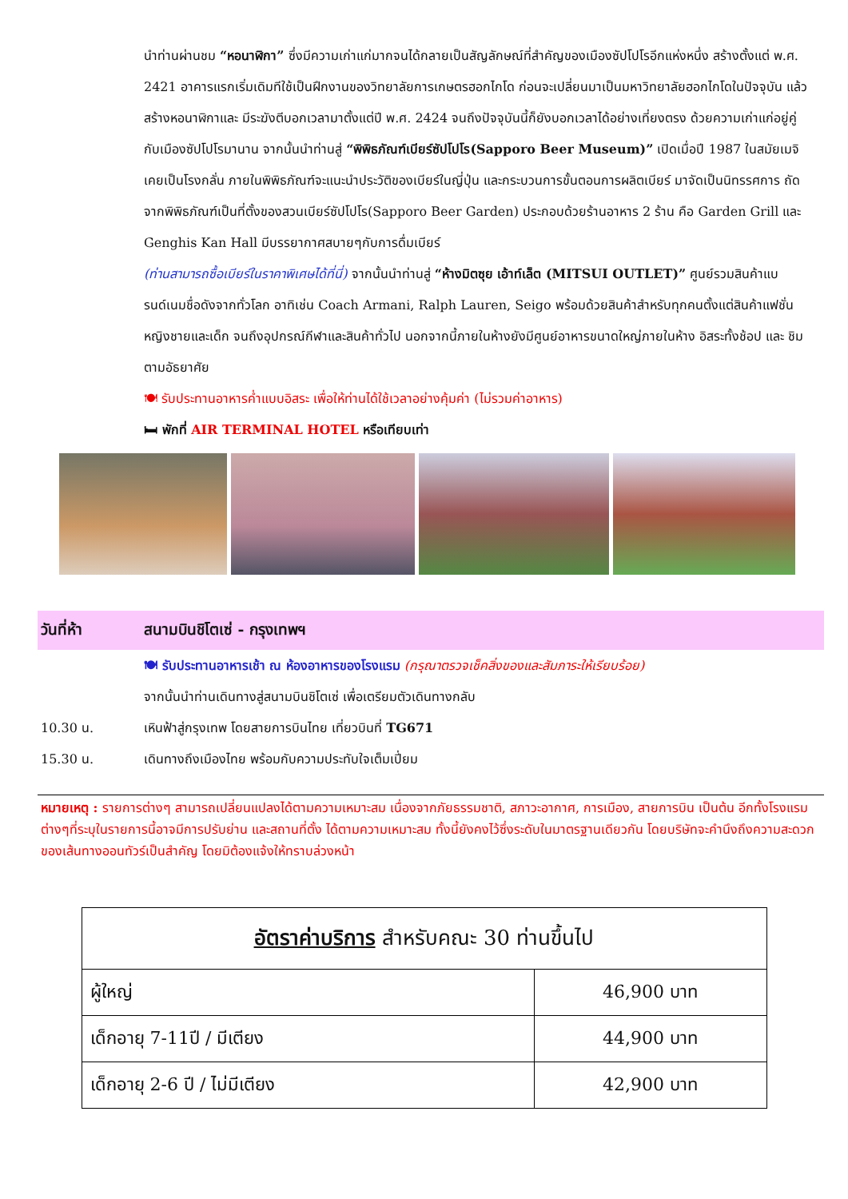นำท่านผ่านชม “หอนาฬิกา” ซึ่งมีความเก่าแก่มากจนได้กลายเป็นสัญลักษณ์ที่สำคัญของเมืองซัปโปโรอีกแห่งหนึ่ง สร้างตั้งแต่ พ.ศ. 2421 อาคารแรกเริ่มเดิมทีใช้เป็นฝึกงานของวิทยาลัยการเกษตรฮอกไกโด ก่อนจะเปลี่ยนมาเป็นมหาวิทยาลัยฮอกไกโดในปัจจุบัน แล้วสร้างหอนาฬิกาและ มีระฆังตีบอกเวลามาตั้งแต่ปี พ.ศ. 2424 จนถึงปัจจุบันนี้ก็ยังบอกเวลาได้อย่างเที่ยงตรง ด้วยความเก่าแก่อยู่คู่กับเมืองซัปโปโรมานาน จากนั้นนำท่านสู่ “พิพิธภัณฑ์เบียร์ซัปโปโร(Sapporo Beer Museum)” เปิดเมื่อปี 1987 ในสมัยเมจิเคยเป็นโรงกลั่น ภายในพิพิธภัณฑ์จะแนะนำประวัติของเบียร์ในญี่ปุ่น และกระบวนการขั้นตอนการผลิตเบียร์ มาจัดเป็นนิทรรศการ ถัดจากพิพิธภัณฑ์เป็นที่ตั้งของสวนเบียร์ซัปโปโร(Sapporo Beer Garden) ประกอบด้วยร้านอาหาร 2 ร้าน คือ Garden Grill และ Genghis Kan Hall มีบรรยากาศสบายๆกับการดื่มเบียร์
(ท่านสามารถซื้อเบียร์ในราคาพิเศษได้ที่นี่) จากนั้นนำท่านสู่ “ห้างมิตซุย เอ้าท์เล็ต (MITSUI OUTLET)” ศูนย์รวมสินค้าแบรนด์เนมชื่อดังจากทั่วโลก อาทิเช่น Coach Armani, Ralph Lauren, Seigo พร้อมด้วยสินค้าสำหรับทุกคนตั้งแต่สินค้าแฟชั่นหญิงชายและเด็ก จนถึงอุปกรณ์กีฬาและสินค้าทั่วไป นอกจากนี้ภายในห้างยังมีศูนย์อาหารขนาดใหญ่ภายในห้าง อิสระทั้งช้อป และ ชิมตามอัธยาศัย
🍽 รับประทานอาหารค่ำแบบอิสระ เพื่อให้ท่านได้ใช้เวลาอย่างคุ้มค่า (ไม่รวมค่าอาหาร)
🛏 พักที่ AIR TERMINAL HOTEL หรือเทียบเท่า
วันที่ห้า สนามบินชิโตเซ่ - กรุงเทพฯ
🍽 รับประทานอาหารเช้า ณ ห้องอาหารของโรงแรม (กรุณาตรวจเช็คสิ่งของและสัมภาระให้เรียบร้อย)
จากนั้นนำท่านเดินทางสู่สนามบินชิโตเซ่ เพื่อเตรียมตัวเดินทางกลับ
10.30 น. เหินฟ้าสู่กรุงเทพ โดยสายการบินไทย เที่ยวบินที่ TG671
15.30 น. เดินทางถึงเมืองไทย พร้อมกับความประทับใจเต็มเปี่ยม
หมายเหตุ : รายการต่างๆ สามารถเปลี่ยนแปลงได้ตามความเหมาะสม เนื่องจากภัยธรรมชาติ, สภาวะอากาศ, การเมือง, สายการบิน เป็นต้น อีกทั้งโรงแรมต่างๆที่ระบุในรายการนี้อาจมีการปรับย่าน และสถานที่ตั้ง ได้ตามความเหมาะสม ทั้งนี้ยังคงไว้ซึ่งระดับในมาตรฐานเดียวกัน โดยบริษัทจะคำนึงถึงความสะดวกของเส้นทางออนทัวร์เป็นสำคัญ โดยมิต้องแจ้งให้ทราบล่วงหน้า
| อัตราค่าบริการ สำหรับคณะ 30 ท่านขึ้นไป | |
| --- | --- |
| ผู้ใหญ่ | 46,900 บาท |
| เด็กอายุ 7-11ปี / มีเตียง | 44,900 บาท |
| เด็กอายุ 2-6 ปี / ไม่มีเตียง | 42,900 บาท |